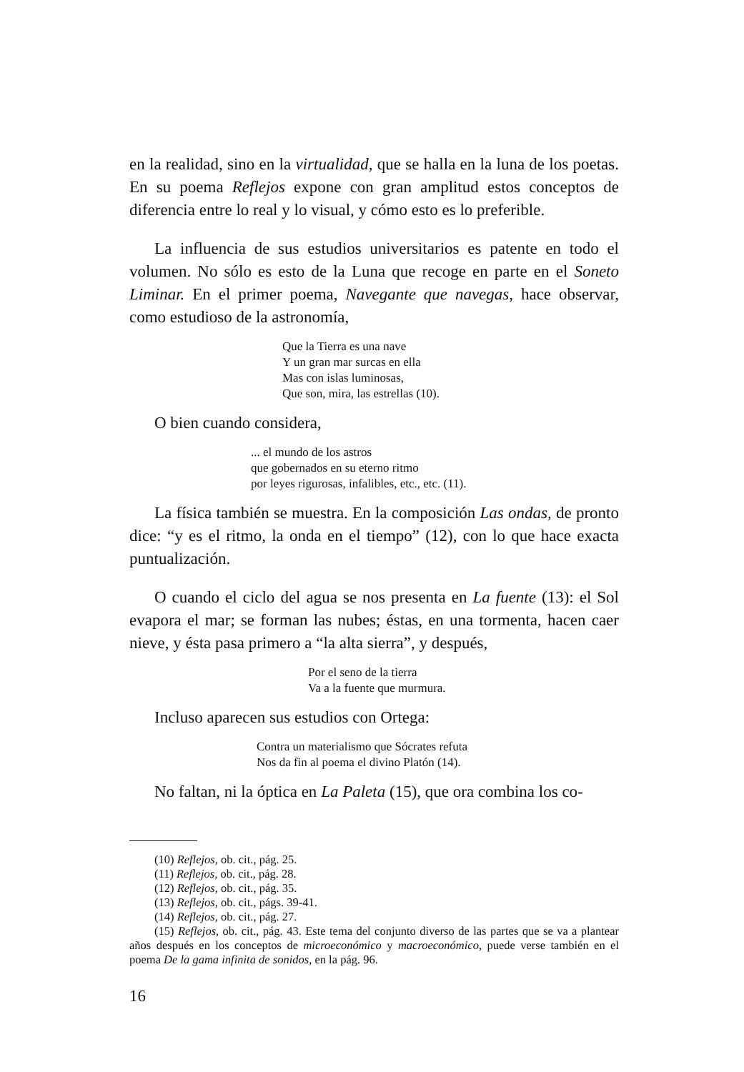en la realidad, sino en la virtualidad, que se halla en la luna de los poetas. En su poema Reflejos expone con gran amplitud estos conceptos de diferencia entre lo real y lo visual, y cómo esto es lo preferible.
La influencia de sus estudios universitarios es patente en todo el volumen. No sólo es esto de la Luna que recoge en parte en el Soneto Liminar. En el primer poema, Navegante que navegas, hace observar, como estudioso de la astronomía,
Que la Tierra es una nave
Y un gran mar surcas en ella
Mas con islas luminosas,
Que son, mira, las estrellas (10).
O bien cuando considera,
... el mundo de los astros
que gobernados en su eterno ritmo
por leyes rigurosas, infalibles, etc., etc. (11).
La física también se muestra. En la composición Las ondas, de pronto dice: “y es el ritmo, la onda en el tiempo” (12), con lo que hace exacta puntualización.
O cuando el ciclo del agua se nos presenta en La fuente (13): el Sol evapora el mar; se forman las nubes; éstas, en una tormenta, hacen caer nieve, y ésta pasa primero a “la alta sierra”, y después,
Por el seno de la tierra
Va a la fuente que murmura.
Incluso aparecen sus estudios con Ortega:
Contra un materialismo que Sócrates refuta
Nos da fin al poema el divino Platón (14).
No faltan, ni la óptica en La Paleta (15), que ora combina los co-
(10) Reflejos, ob. cit., pág. 25.
(11) Reflejos, ob. cit., pág. 28.
(12) Reflejos, ob. cit., pág. 35.
(13) Reflejos, ob. cit., págs. 39-41.
(14) Reflejos, ob. cit., pág. 27.
(15) Reflejos, ob. cit., pág. 43. Este tema del conjunto diverso de las partes que se va a plantear años después en los conceptos de microeconómico y macroeconómico, puede verse también en el poema De la gama infinita de sonidos, en la pág. 96.
16